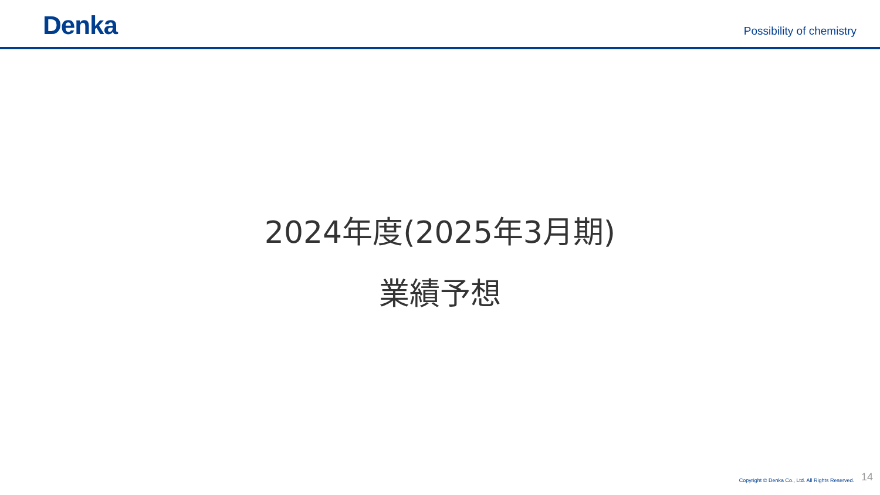Denka
Possibility of chemistry
2024年度(2025年3月期)
業績予想
Copyright © Denka Co., Ltd. All Rights Reserved. 14